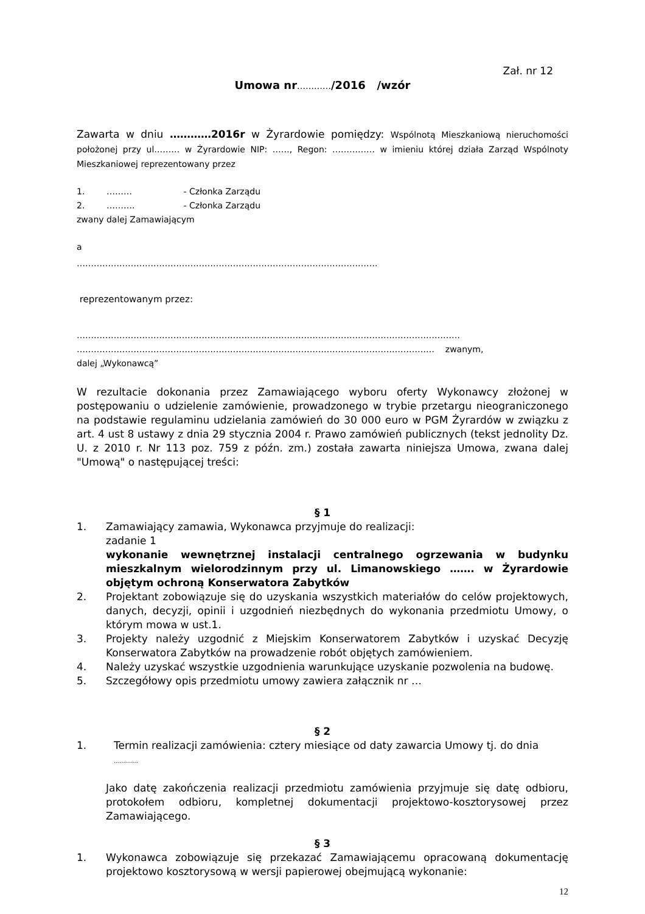Zał. nr 12
Umowa nr…………/2016 /wzór
Zawarta w dniu …………2016r w Żyrardowie pomiędzy: Wspólnotą Mieszkaniową nieruchomości położonej przy ul……… w Żyrardowie NIP: ……, Regon: …………… w imieniu której działa Zarząd Wspólnoty Mieszkaniowej reprezentowany przez
1. ……… - Członka Zarządu
2. ………. - Członka Zarządu
zwany dalej Zamawiającym
a
…………………………………………………………………………………………….
reprezentowanym przez:
………………………………………………………………………………………………………………………
……………………………………………………………………………………………………………… zwanym,
dalej „Wykonawcą”
W rezultacie dokonania przez Zamawiającego wyboru oferty Wykonawcy złożonej w postępowaniu o udzielenie zamówienie, prowadzonego w trybie przetargu nieograniczonego na podstawie regulaminu udzielania zamówień do 30 000 euro w PGM Żyrardów w związku z art. 4 ust 8 ustawy z dnia 29 stycznia 2004 r. Prawo zamówień publicznych (tekst jednolity Dz. U. z 2010 r. Nr 113 poz. 759 z późn. zm.) została zawarta niniejsza Umowa, zwana dalej "Umową" o następującej treści:
§ 1
1. Zamawiający zamawia, Wykonawca przyjmuje do realizacji:
zadanie 1
wykonanie wewnętrznej instalacji centralnego ogrzewania w budynku mieszkalnym wielorodzinnym przy ul. Limanowskiego ……. w Żyrardowie objętym ochroną Konserwatora Zabytków
2. Projektant zobowiązuje się do uzyskania wszystkich materiałów do celów projektowych, danych, decyzji, opinii i uzgodnień niezbędnych do wykonania przedmiotu Umowy, o którym mowa w ust.1.
3. Projekty należy uzgodnić z Miejskim Konserwatorem Zabytków i uzyskać Decyzję Konserwatora Zabytków na prowadzenie robót objętych zamówieniem.
4. Należy uzyskać wszystkie uzgodnienia warunkujące uzyskanie pozwolenia na budowę.
5. Szczegółowy opis przedmiotu umowy zawiera załącznik nr …
§ 2
1. Termin realizacji zamówienia: cztery miesiące od daty zawarcia Umowy tj. do dnia
…………
Jako datę zakończenia realizacji przedmiotu zamówienia przyjmuje się datę odbioru, protokołem odbioru, kompletnej dokumentacji projektowo-kosztorysowej przez Zamawiającego.
§ 3
1. Wykonawca zobowiązuje się przekazać Zamawiającemu opracowaną dokumentację projektowo kosztorysową w wersji papierowej obejmującą wykonanie:
12